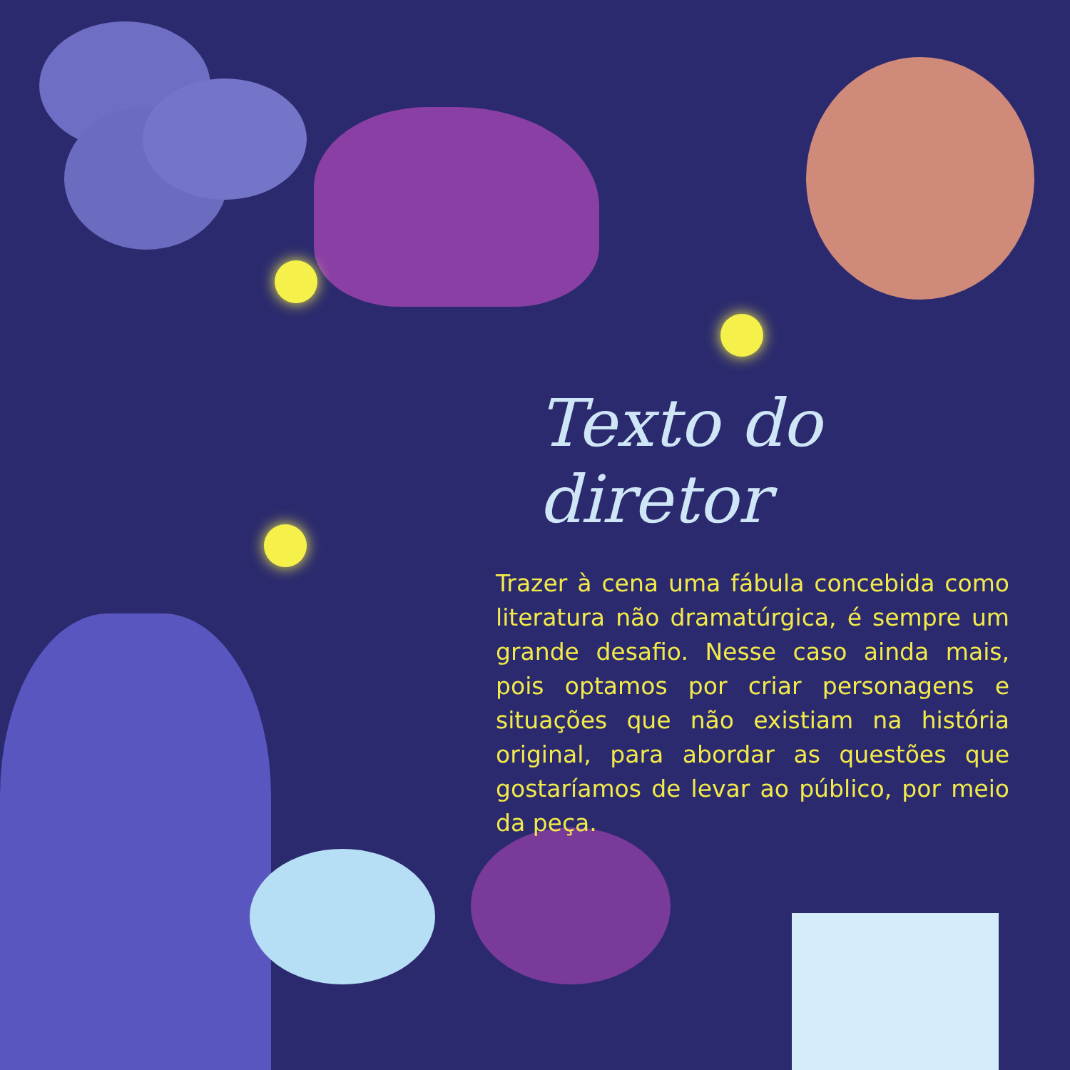Texto do diretor
Trazer à cena uma fábula concebida como literatura não dramatúrgica, é sempre um grande desafio. Nesse caso ainda mais, pois optamos por criar personagens e situações que não existiam na história original, para abordar as questões que gostaríamos de levar ao público, por meio da peça.